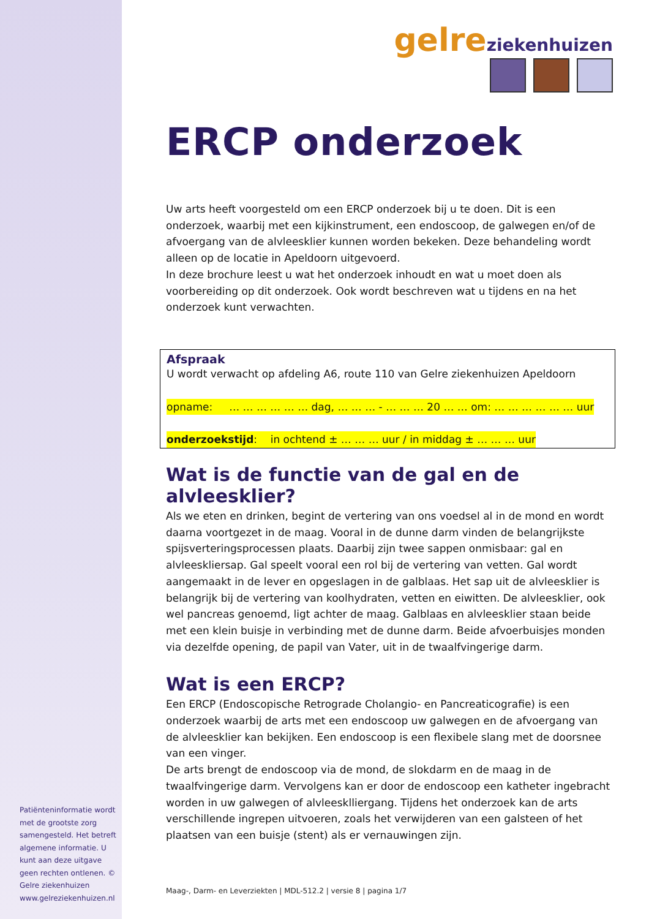Patiënteninformatie wordt met de grootste zorg samengesteld. Het betreft algemene informatie. U kunt aan deze uitgave geen rechten ontlenen. © Gelre ziekenhuizen www.gelreziekenhuizen.nl
gelre ziekenhuizen
ERCP onderzoek
Uw arts heeft voorgesteld om een ERCP onderzoek bij u te doen. Dit is een onderzoek, waarbij met een kijkinstrument, een endoscoop, de galwegen en/of de afvoergang van de alvleesklier kunnen worden bekeken. Deze behandeling wordt alleen op de locatie in Apeldoorn uitgevoerd.
In deze brochure leest u wat het onderzoek inhoudt en wat u moet doen als voorbereiding op dit onderzoek. Ook wordt beschreven wat u tijdens en na het onderzoek kunt verwachten.
Afspraak
U wordt verwacht op afdeling A6, route 110 van Gelre ziekenhuizen Apeldoorn
opname: … … … … … … dag, … … … - … … … 20 … … om: … … … … … … uur
onderzoekstijd: in ochtend ± … … … uur / in middag ± … … … uur
Wat is de functie van de gal en de alvleesklier?
Als we eten en drinken, begint de vertering van ons voedsel al in de mond en wordt daarna voortgezet in de maag. Vooral in de dunne darm vinden de belangrijkste spijsverteringsprocessen plaats. Daarbij zijn twee sappen onmisbaar: gal en alvleeskliersap. Gal speelt vooral een rol bij de vertering van vetten. Gal wordt aangemaakt in de lever en opgeslagen in de galblaas. Het sap uit de alvleesklier is belangrijk bij de vertering van koolhydraten, vetten en eiwitten. De alvleesklier, ook wel pancreas genoemd, ligt achter de maag. Galblaas en alvleesklier staan beide met een klein buisje in verbinding met de dunne darm. Beide afvoerbuisjes monden via dezelfde opening, de papil van Vater, uit in de twaalfvingerige darm.
Wat is een ERCP?
Een ERCP (Endoscopische Retrograde Cholangio- en Pancreaticografie) is een onderzoek waarbij de arts met een endoscoop uw galwegen en de afvoergang van de alvleesklier kan bekijken. Een endoscoop is een flexibele slang met de doorsnee van een vinger.
De arts brengt de endoscoop via de mond, de slokdarm en de maag in de twaalfvingerige darm. Vervolgens kan er door de endoscoop een katheter ingebracht worden in uw galwegen of alvleesklliergang. Tijdens het onderzoek kan de arts verschillende ingrepen uitvoeren, zoals het verwijderen van een galsteen of het plaatsen van een buisje (stent) als er vernauwingen zijn.
Maag-, Darm- en Leverziekten | MDL-512.2 | versie 8 | pagina 1/7